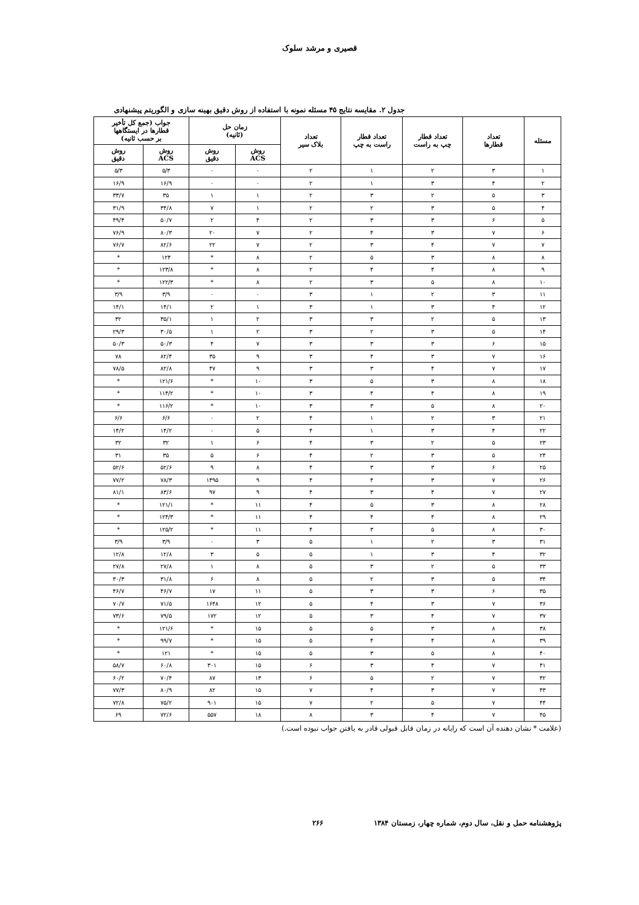قصیری و مرشد سلوک
جدول ۲. مقایسه نتایج ۴۵ مسئله نمونه با استفاده از روش دقیق بهینه سازی و الگوریتم پیشنهادی
| مسئله | تعداد قطارها | تعداد قطار چپ به راست | تعداد قطار راست به چپ | تعداد بلاک سیر | زمان حل (ثانیه) | | جواب (جمع کل تأخیر قطارها در ایستگاهها بر حسب ثانیه) | |
| --- | --- | --- | --- | --- | --- | --- | --- | --- |
| | | | | | روش ACS | روش دقیق | روش ACS | روش دقیق |
| ۱ | ۳ | ۲ | ۱ | ۲ | ۰ | ۰ | ۵/۳ | ۵/۳ |
| ۲ | ۴ | ۳ | ۱ | ۲ | ۰ | ۰ | ۱۶/۹ | ۱۶/۹ |
| ۳ | ۵ | ۲ | ۳ | ۲ | ۱ | ۱ | ۳۵ | ۳۳/۷ |
| ۴ | ۵ | ۳ | ۲ | ۲ | ۱ | ۷ | ۳۴/۸ | ۳۱/۹ |
| ۵ | ۶ | ۳ | ۳ | ۲ | ۴ | ۲ | ۵۰/۷ | ۴۹/۴ |
| ۶ | ۷ | ۳ | ۴ | ۲ | ۷ | ۲۰ | ۸۰/۳ | ۷۶/۹ |
| ۷ | ۷ | ۴ | ۳ | ۲ | ۷ | ۲۲ | ۸۲/۶ | ۷۶/۷ |
| ۸ | ۸ | ۳ | ۵ | ۲ | ۸ | * | ۱۲۴ | * |
| ۹ | ۸ | ۴ | ۴ | ۲ | ۸ | * | ۱۲۳/۸ | * |
| ۱۰ | ۸ | ۵ | ۳ | ۲ | ۸ | * | ۱۲۲/۳ | * |
| ۱۱ | ۳ | ۲ | ۱ | ۳ | ۰ | ۰ | ۳/۹ | ۳/۹ |
| ۱۲ | ۴ | ۳ | ۱ | ۳ | ۱ | ۲ | ۱۴/۱ | ۱۴/۱ |
| ۱۳ | ۵ | ۲ | ۳ | ۳ | ۲ | ۱ | ۳۵/۱ | ۳۲ |
| ۱۴ | ۵ | ۳ | ۲ | ۳ | ۲ | ۱ | ۳۰/۵ | ۲۹/۳ |
| ۱۵ | ۶ | ۳ | ۳ | ۳ | ۷ | ۴ | ۵۰/۳ | ۵۰/۳ |
| ۱۶ | ۷ | ۳ | ۴ | ۳ | ۹ | ۳۵ | ۸۲/۴ | ۷۸ |
| ۱۷ | ۷ | ۴ | ۳ | ۳ | ۹ | ۴۷ | ۸۲/۸ | ۷۸/۵ |
| ۱۸ | ۸ | ۳ | ۵ | ۳ | ۱۰ | * | ۱۲۱/۶ | * |
| ۱۹ | ۸ | ۴ | ۴ | ۳ | ۱۰ | * | ۱۱۴/۲ | * |
| ۲۰ | ۸ | ۵ | ۳ | ۳ | ۱۰ | * | ۱۱۶/۲ | * |
| ۲۱ | ۳ | ۲ | ۱ | ۴ | ۲ | ۰ | ۶/۶ | ۶/۶ |
| ۲۲ | ۴ | ۳ | ۱ | ۴ | ۵ | ۰ | ۱۴/۲ | ۱۴/۲ |
| ۲۳ | ۵ | ۲ | ۳ | ۴ | ۶ | ۱ | ۳۲ | ۳۲ |
| ۲۴ | ۵ | ۳ | ۲ | ۴ | ۶ | ۵ | ۳۵ | ۳۱ |
| ۲۵ | ۶ | ۳ | ۳ | ۴ | ۸ | ۹ | ۵۲/۶ | ۵۲/۶ |
| ۲۶ | ۷ | ۳ | ۴ | ۴ | ۹ | ۱۴۹۵ | ۷۸/۳ | ۷۷/۲ |
| ۲۷ | ۷ | ۴ | ۳ | ۴ | ۹ | ۹۷ | ۸۳/۶ | ۸۱/۱ |
| ۲۸ | ۸ | ۳ | ۵ | ۴ | ۱۱ | * | ۱۲۱/۱ | * |
| ۲۹ | ۸ | ۴ | ۴ | ۴ | ۱۱ | * | ۱۲۴/۳ | * |
| ۳۰ | ۸ | ۵ | ۳ | ۴ | ۱۱ | * | ۱۲۵/۲ | * |
| ۳۱ | ۳ | ۲ | ۱ | ۵ | ۳ | ۰ | ۳/۹ | ۳/۹ |
| ۳۲ | ۴ | ۳ | ۱ | ۵ | ۵ | ۳ | ۱۲/۸ | ۱۲/۸ |
| ۳۳ | ۵ | ۲ | ۳ | ۵ | ۸ | ۱ | ۲۷/۸ | ۲۷/۸ |
| ۳۴ | ۵ | ۳ | ۲ | ۵ | ۸ | ۶ | ۳۱/۸ | ۳۰/۳ |
| ۳۵ | ۶ | ۳ | ۳ | ۵ | ۱۱ | ۱۷ | ۴۶/۷ | ۴۶/۷ |
| ۳۶ | ۷ | ۳ | ۴ | ۵ | ۱۲ | ۱۶۴۸ | ۷۱/۵ | ۷۰/۷ |
| ۳۷ | ۷ | ۴ | ۳ | ۵ | ۱۲ | ۱۷۲ | ۷۹/۵ | ۷۳/۶ |
| ۳۸ | ۸ | ۳ | ۵ | ۵ | ۱۵ | * | ۱۲۱/۶ | * |
| ۳۹ | ۸ | ۴ | ۴ | ۵ | ۱۵ | * | ۹۹/۷ | * |
| ۴۰ | ۸ | ۵ | ۳ | ۵ | ۱۵ | * | ۱۲۱ | * |
| ۴۱ | ۷ | ۴ | ۳ | ۶ | ۱۵ | ۳۰۱ | ۶۰/۸ | ۵۸/۷ |
| ۴۲ | ۷ | ۲ | ۵ | ۶ | ۱۳ | ۸۷ | ۷۰/۴ | ۶۰/۲ |
| ۴۳ | ۷ | ۳ | ۴ | ۷ | ۱۵ | ۸۲ | ۸۰/۹ | ۷۷/۳ |
| ۴۴ | ۷ | ۵ | ۲ | ۷ | ۱۵ | ۹۰۱ | ۷۵/۲ | ۷۲/۸ |
| ۴۵ | ۷ | ۴ | ۳ | ۸ | ۱۸ | ۵۵۷ | ۷۲/۶ | ۶۹ |
(علامت * نشان دهنده آن است که رایانه در زمان قابل قبولی قادر به یافتن جواب نبوده است.)
پژوهشنامه حمل و نقل، سال دوم، شماره چهار، زمستان ۱۳۸۴ ۲۶۶